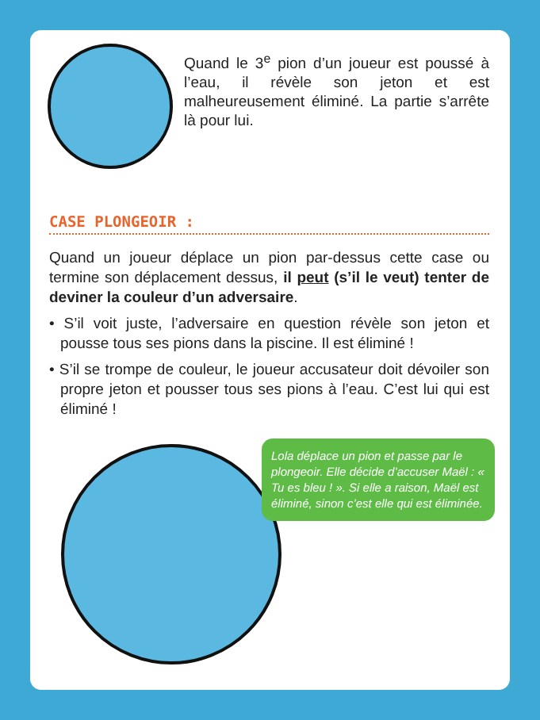Quand le 3<sup>e</sup> pion d’un joueur est poussé à l’eau, il révèle son jeton et est malheureusement éliminé. La partie s’arrête là pour lui.
CASE PLONGEOIR :
Quand un joueur déplace un pion par-dessus cette case ou termine son déplacement dessus, il peut (s’il le veut) tenter de deviner la couleur d’un adversaire.
• S’il voit juste, l’adversaire en question révèle son jeton et pousse tous ses pions dans la piscine. Il est éliminé !
• S’il se trompe de couleur, le joueur accusateur doit dévoiler son propre jeton et pousser tous ses pions à l’eau. C’est lui qui est éliminé !
Lola déplace un pion et passe par le plongeoir. Elle décide d’accuser Maël : « Tu es bleu ! ». Si elle a raison, Maël est éliminé, sinon c’est elle qui est éliminée.